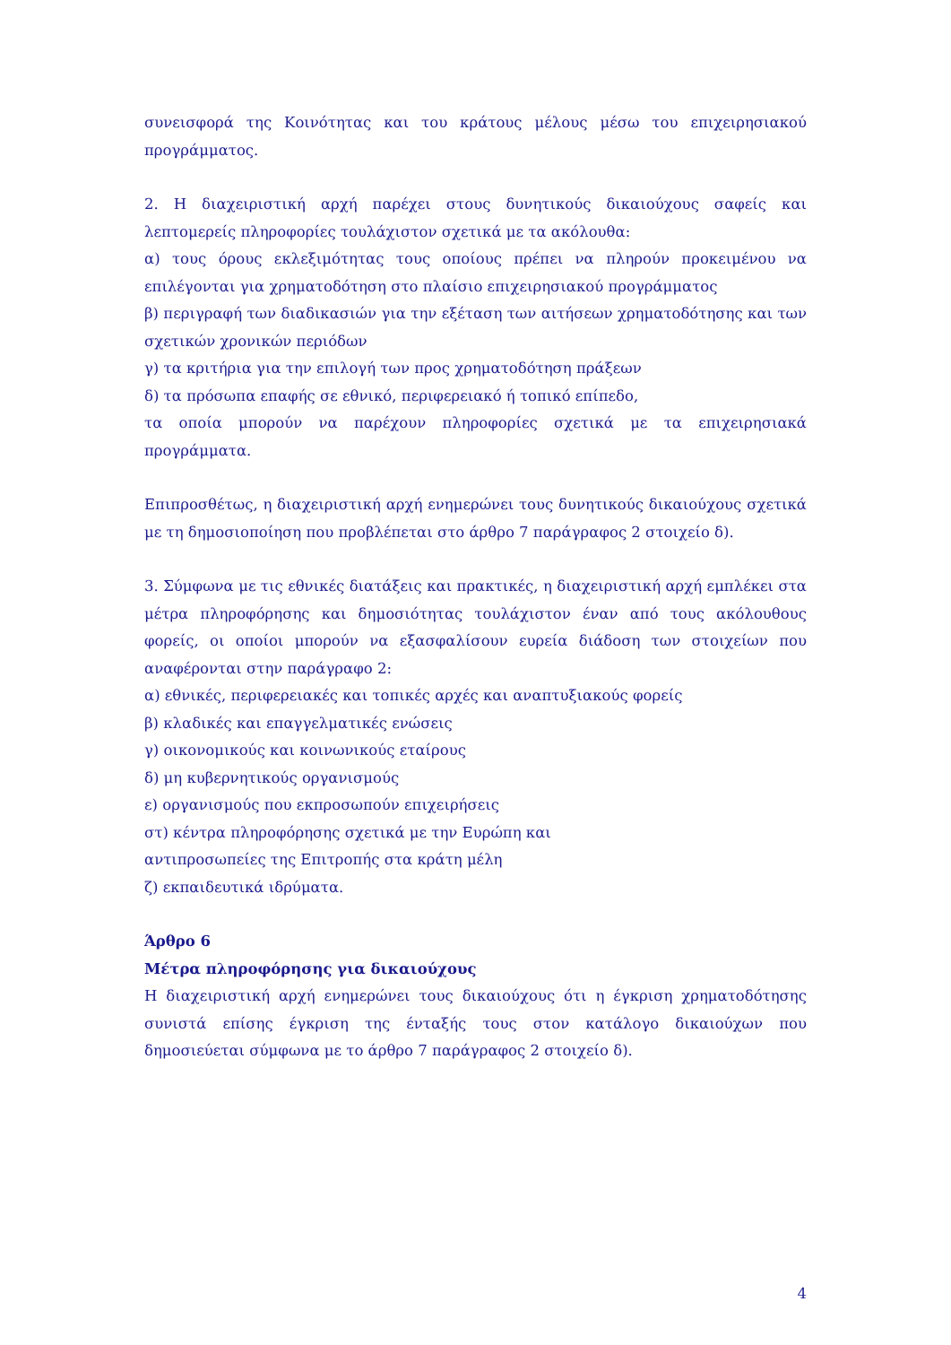συνεισφορά της Κοινότητας και του κράτους μέλους μέσω του επιχειρησιακού προγράμματος.
2. Η διαχειριστική αρχή παρέχει στους δυνητικούς δικαιούχους σαφείς και λεπτομερείς πληροφορίες τουλάχιστον σχετικά με τα ακόλουθα:
α) τους όρους εκλεξιμότητας τους οποίους πρέπει να πληρούν προκειμένου να επιλέγονται για χρηματοδότηση στο πλαίσιο επιχειρησιακού προγράμματος
β) περιγραφή των διαδικασιών για την εξέταση των αιτήσεων χρηματοδότησης και των σχετικών χρονικών περιόδων
γ) τα κριτήρια για την επιλογή των προς χρηματοδότηση πράξεων
δ) τα πρόσωπα επαφής σε εθνικό, περιφερειακό ή τοπικό επίπεδο,
τα οποία μπορούν να παρέχουν πληροφορίες σχετικά με τα επιχειρησιακά προγράμματα.
Επιπροσθέτως, η διαχειριστική αρχή ενημερώνει τους δυνητικούς δικαιούχους σχετικά με τη δημοσιοποίηση που προβλέπεται στο άρθρο 7 παράγραφος 2 στοιχείο δ).
3. Σύμφωνα με τις εθνικές διατάξεις και πρακτικές, η διαχειριστική αρχή εμπλέκει στα μέτρα πληροφόρησης και δημοσιότητας τουλάχιστον έναν από τους ακόλουθους φορείς, οι οποίοι μπορούν να εξασφαλίσουν ευρεία διάδοση των στοιχείων που αναφέρονται στην παράγραφο 2:
α) εθνικές, περιφερειακές και τοπικές αρχές και αναπτυξιακούς φορείς
β) κλαδικές και επαγγελματικές ενώσεις
γ) οικονομικούς και κοινωνικούς εταίρους
δ) μη κυβερνητικούς οργανισμούς
ε) οργανισμούς που εκπροσωπούν επιχειρήσεις
στ) κέντρα πληροφόρησης σχετικά με την Ευρώπη και
αντιπροσωπείες της Επιτροπής στα κράτη μέλη
ζ) εκπαιδευτικά ιδρύματα.
Άρθρο 6
Μέτρα πληροφόρησης για δικαιούχους
Η διαχειριστική αρχή ενημερώνει τους δικαιούχους ότι η έγκριση χρηματοδότησης συνιστά επίσης έγκριση της ένταξής τους στον κατάλογο δικαιούχων που δημοσιεύεται σύμφωνα με το άρθρο 7 παράγραφος 2 στοιχείο δ).
4